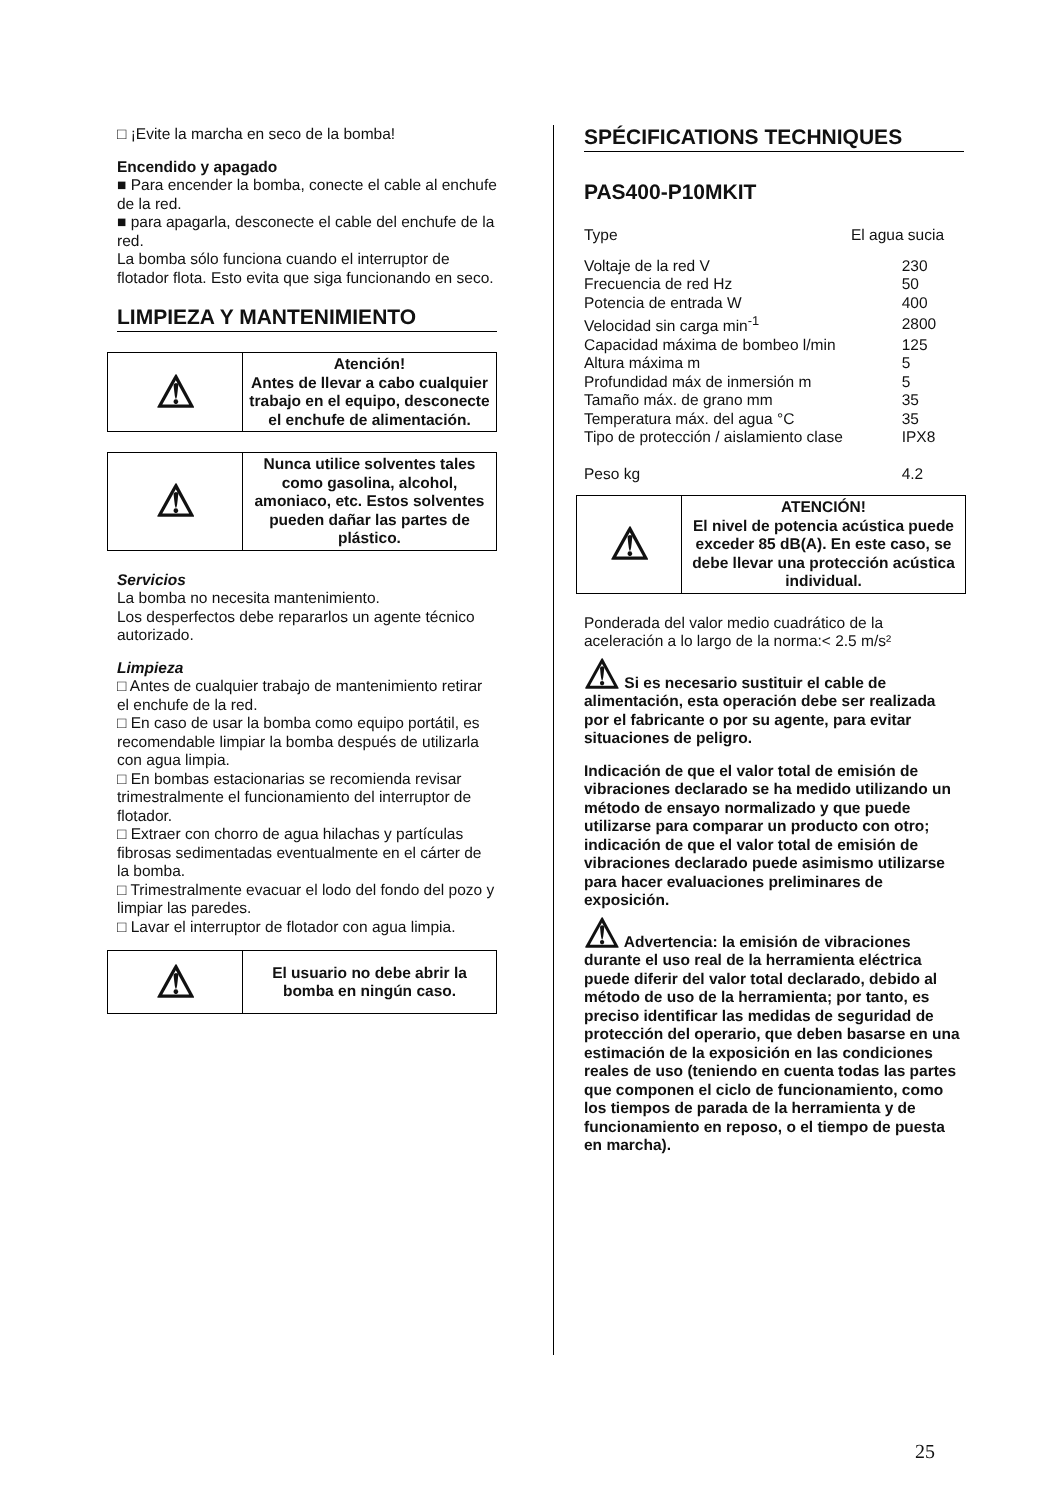□ ¡Evite la marcha en seco de la bomba!
Encendido y apagado
■ Para encender la bomba, conecte el cable al enchufe de la red.
■ para apagarla, desconecte el cable del enchufe de la red.
La bomba sólo funciona cuando el interruptor de flotador flota. Esto evita que siga funcionando en seco.
LIMPIEZA Y MANTENIMIENTO
| ⚠ | Atención! Antes de llevar a cabo cualquier trabajo en el equipo, desconecte el enchufe de alimentación. |
| ⚠ | Nunca utilice solventes tales como gasolina, alcohol, amoniaco, etc. Estos solventes pueden dañar las partes de plástico. |
Servicios
La bomba no necesita mantenimiento.
Los desperfectos debe repararlos un agente técnico autorizado.
Limpieza
□ Antes de cualquier trabajo de mantenimiento retirar el enchufe de la red.
□ En caso de usar la bomba como equipo portátil, es recomendable limpiar la bomba después de utilizarla con agua limpia.
□ En bombas estacionarias se recomienda revisar trimestralmente el funcionamiento del interruptor de flotador.
□ Extraer con chorro de agua hilachas y partículas fibrosas sedimentadas eventualmente en el cárter de la bomba.
□ Trimestralmente evacuar el lodo del fondo del pozo y limpiar las paredes.
□ Lavar el interruptor de flotador con agua limpia.
| ⚠ | El usuario no debe abrir la bomba en ningún caso. |
SPÉCIFICATIONS TECHNIQUES
PAS400-P10MKIT
| Type | El agua sucia |
| Voltaje de la red V | 230 |
| Frecuencia de red Hz | 50 |
| Potencia de entrada W | 400 |
| Velocidad sin carga min<sup>-1</sup> | 2800 |
| Capacidad máxima de bombeo l/min | 125 |
| Altura máxima m | 5 |
| Profundidad máx de inmersión m | 5 |
| Tamaño máx. de grano mm | 35 |
| Temperatura máx. del agua °C | 35 |
| Tipo de protección / aislamiento clase | IPX8 |
| Peso kg | 4.2 |
| ⚠ | ATENCIÓN! El nivel de potencia acústica puede exceder 85 dB(A). En este caso, se debe llevar una protección acústica individual. |
Ponderada del valor medio cuadrático de la aceleración a lo largo de la norma:< 2.5 m/s²
⚠ Si es necesario sustituir el cable de alimentación, esta operación debe ser realizada por el fabricante o por su agente, para evitar situaciones de peligro.
Indicación de que el valor total de emisión de vibraciones declarado se ha medido utilizando un método de ensayo normalizado y que puede utilizarse para comparar un producto con otro; indicación de que el valor total de emisión de vibraciones declarado puede asimismo utilizarse para hacer evaluaciones preliminares de exposición.
⚠ Advertencia: la emisión de vibraciones durante el uso real de la herramienta eléctrica puede diferir del valor total declarado, debido al método de uso de la herramienta; por tanto, es preciso identificar las medidas de seguridad de protección del operario, que deben basarse en una estimación de la exposición en las condiciones reales de uso (teniendo en cuenta todas las partes que componen el ciclo de funcionamiento, como los tiempos de parada de la herramienta y de funcionamiento en reposo, o el tiempo de puesta en marcha).
25